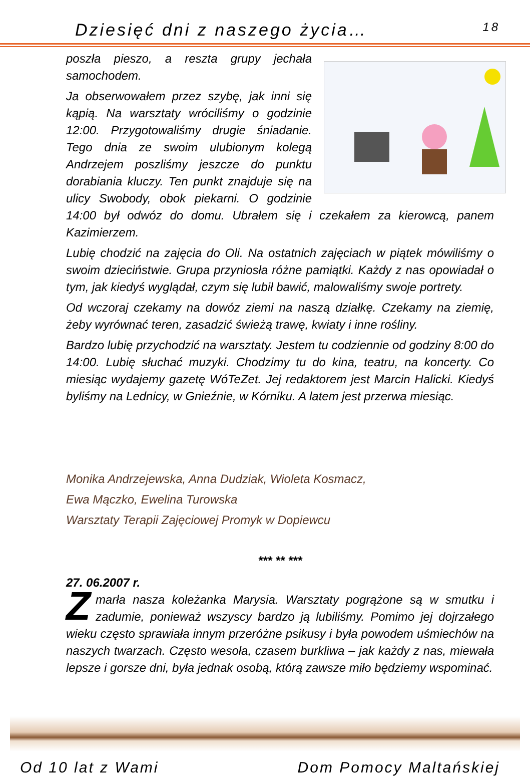Dziesięć dni z naszego życia… 18
poszła pieszo, a reszta grupy jechała samochodem.
Ja obserwowałem przez szybę, jak inni się kąpią. Na warsztaty wróciliśmy o godzinie 12:00. Przygotowaliśmy drugie śniadanie. Tego dnia ze swoim ulubionym kolegą Andrzejem poszliśmy jeszcze do punktu dorabiania kluczy. Ten punkt znajduje się na ulicy Swobody, obok piekarni. O godzinie 14:00 był odwóz do domu. Ubrałem się i czekałem za kierowcą, panem Kazimierzem.
Lubię chodzić na zajęcia do Oli. Na ostatnich zajęciach w piątek mówiliśmy o swoim dzieciństwie. Grupa przyniosła różne pamiątki. Każdy z nas opowiadał o tym, jak kiedyś wyglądał, czym się lubił bawić, malowaliśmy swoje portrety.
Od wczoraj czekamy na dowóz ziemi na naszą działkę. Czekamy na ziemię, żeby wyrównać teren, zasadzić świeżą trawę, kwiaty i inne rośliny.
Bardzo lubię przychodzić na warsztaty. Jestem tu codziennie od godziny 8:00 do 14:00. Lubię słuchać muzyki. Chodzimy tu do kina, teatru, na koncerty. Co miesiąc wydajemy gazetę WóTeZet. Jej redaktorem jest Marcin Halicki. Kiedyś byliśmy na Lednicy, w Gnieźnie, w Kórniku. A latem jest przerwa miesiąc.
Monika Andrzejewska, Anna Dudziak, Wioleta Kosmacz,
Ewa Mączko, Ewelina Turowska
Warsztaty Terapii Zajęciowej Promyk w Dopiewcu
*** ** ***
27. 06.2007 r.
Zmarła nasza koleżanka Marysia. Warsztaty pogrążone są w smutku i zadumie, ponieważ wszyscy bardzo ją lubiliśmy. Pomimo jej dojrzałego wieku często sprawiała innym przeróżne psikusy i była powodem uśmiechów na naszych twarzach. Często wesoła, czasem burkliwa – jak każdy z nas, miewała lepsze i gorsze dni, była jednak osobą, którą zawsze miło będziemy wspominać.
Od 10 lat z Wami Dom Pomocy Maltańskiej